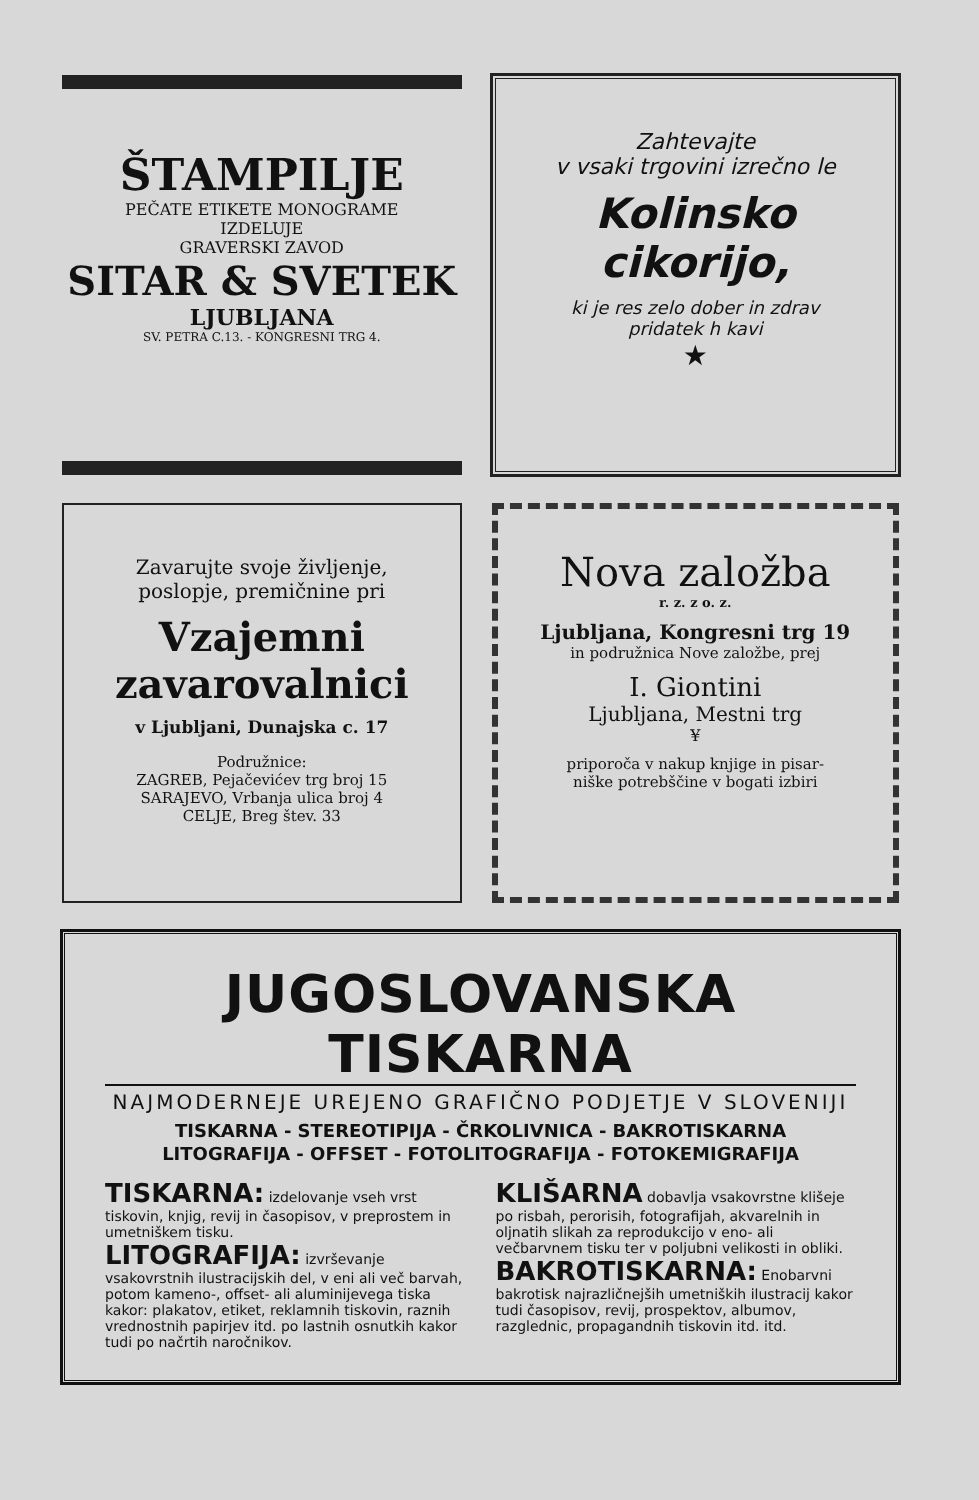ŠTAMPILJE
PEČATE ETIKETE MONOGRAME
IZDELUJE
GRAVERSKI ZAVOD
SITAR & SVETEK
LJUBLJANA
SV. PETRA C.13. - KONGRESNI TRG 4.
Zahtevajte
v vsaki trgovini izrečno le
Kolinsko
cikorijo,
ki je res zelo dober in zdrav
pridatek h kavi
★
Zavarujte svoje življenje,
poslopje, premičnine pri
Vzajemni
zavarovalnici
v Ljubljani, Dunajska c. 17
Podružnice:
ZAGREB, Pejačevićev trg broj 15
SARAJEVO, Vrbanja ulica broj 4
CELJE, Breg štev. 33
Nova založba
r. z. z o. z.
Ljubljana, Kongresni trg 19
in podružnica Nove založbe, prej
I. Giontini
Ljubljana, Mestni trg
¥
priporoča v nakup knjige in pisar-
niške potrebščine v bogati izbiri
JUGOSLOVANSKA TISKARNA
NAJMODERNEJE UREJENO GRAFIČNO PODJETJE V SLOVENIJI
TISKARNA - STEREOTIPIJA - ČRKOLIVNICA - BAKROTISKARNA
LITOGRAFIJA - OFFSET - FOTOLITOGRAFIJA - FOTOKEMIGRAFIJA
TISKARNA: izdelovanje vseh vrst tiskovin, knjig, revij in časopisov, v preprostem in umetniškem tisku.
LITOGRAFIJA: izvrševanje vsakovrstnih ilustracijskih del, v eni ali več barvah, potom kameno-, offset- ali aluminijevega tiska kakor: plakatov, etiket, reklamnih tiskovin, raznih vrednostnih papirjev itd. po lastnih osnutkih kakor tudi po načrtih naročnikov.
KLIŠARNA dobavlja vsakovrstne klišeje po risbah, perorisih, fotografijah, akvarelnih in oljnatih slikah za reprodukcijo v eno- ali večbarvnem tisku ter v poljubni velikosti in obliki.
BAKROTISKARNA: Enobarvni bakrotisk najrazličnejših umetniških ilustracij kakor tudi časopisov, revij, prospektov, albumov, razglednic, propagandnih tiskovin itd. itd.